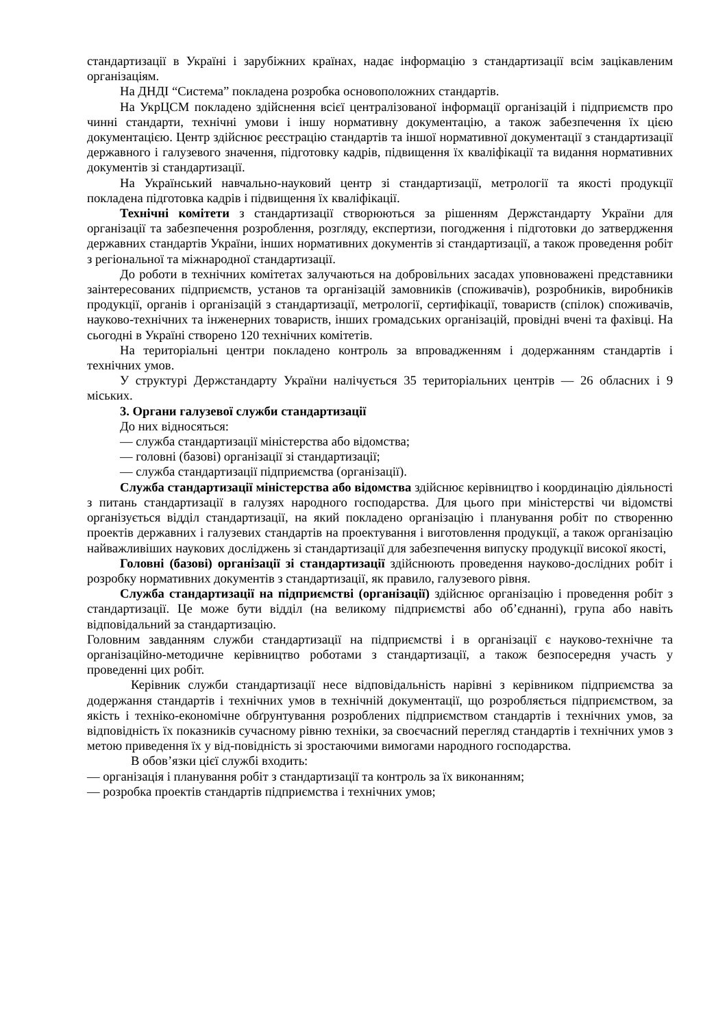стандартизації в Україні і зарубіжних країнах, надає інформацію з стандартизації всім зацікавленим організаціям.
На ДНДІ “Система” покладена розробка основоположних стандартів.
На УкрЦСМ покладено здійснення всієї централізованої інформації організацій і підприємств про чинні стандарти, технічні умови і іншу нормативну документацію, а також забезпечення їх цією документацією. Центр здійснює реєстрацію стандартів та іншої нормативної документації з стандартизації державного і галузевого значення, підготовку кадрів, підвищення їх кваліфікації та видання нормативних документів зі стандартизації.
На Український навчально-науковий центр зі стандартизації, метрології та якості продукції покладена підготовка кадрів і підвищення їх кваліфікації.
Технічні комітети з стандартизації створюються за рішенням Держстандарту України для організації та забезпечення розроблення, розгляду, експертизи, погодження і підготовки до затвердження державних стандартів України, інших нормативних документів зі стандартизації, а також проведення робіт з регіональної та міжнародної стандартизації.
До роботи в технічних комітетах залучаються на добровільних засадах уповноважені представники заінтересованих підприємств, установ та організацій замовників (споживачів), розробників, виробників продукції, органів і організацій з стандартизації, метрології, сертифікації, товариств (спілок) споживачів, науково-технічних та інженерних товариств, інших громадських організацій, провідні вчені та фахівці. На сьогодні в Україні створено 120 технічних комітетів.
На територіальні центри покладено контроль за впровадженням і додержанням стандартів і технічних умов.
У структурі Держстандарту України налічується 35 територіальних центрів — 26 обласних і 9 міських.
3. Органи галузевої служби стандартизації
До них відносяться:
— служба стандартизації міністерства або відомства;
— головні (базові) організації зі стандартизації;
— служба стандартизації підприємства (організації).
Служба стандартизації міністерства або відомства здійснює керівництво і координацію діяльності з питань стандартизації в галузях народного господарства. Для цього при міністерстві чи відомстві організується відділ стандартизації, на який покладено організацію і планування робіт по створенню проектів державних і галузевих стандартів на проектування і виготовлення продукції, а також організацію найважливіших наукових досліджень зі стандартизації для забезпечення випуску продукції високої якості,
Головні (базові) організації зі стандартизації здійснюють проведення науково-дослідних робіт і розробку нормативних документів з стандартизації, як правило, галузевого рівня.
Служба стандартизації на підприємстві (організації) здійснює організацію і проведення робіт з стандартизації. Це може бути відділ (на великому підприємстві або об’єднанні), група або навіть відповідальний за стандартизацію.
Головним завданням служби стандартизації на підприємстві і в організації є науково-технічне та організаційно-методичне керівництво роботами з стандартизації, а також безпосередня участь у проведенні цих робіт.
Керівник служби стандартизації несе відповідальність нарівні з керівником підприємства за додержання стандартів і технічних умов в технічній документації, що розробляється підприємством, за якість і техніко-економічне обґрунтування розроблених підприємством стандартів і технічних умов, за відповідність їх показників сучасному рівню техніки, за своєчасний перегляд стандартів і технічних умов з метою приведення їх у від-повідність зі зростаючими вимогами народного господарства.
В обов’язки цієї службі входить:
— організація і планування робіт з стандартизації та контроль за їх виконанням;
— розробка проектів стандартів підприємства і технічних умов;